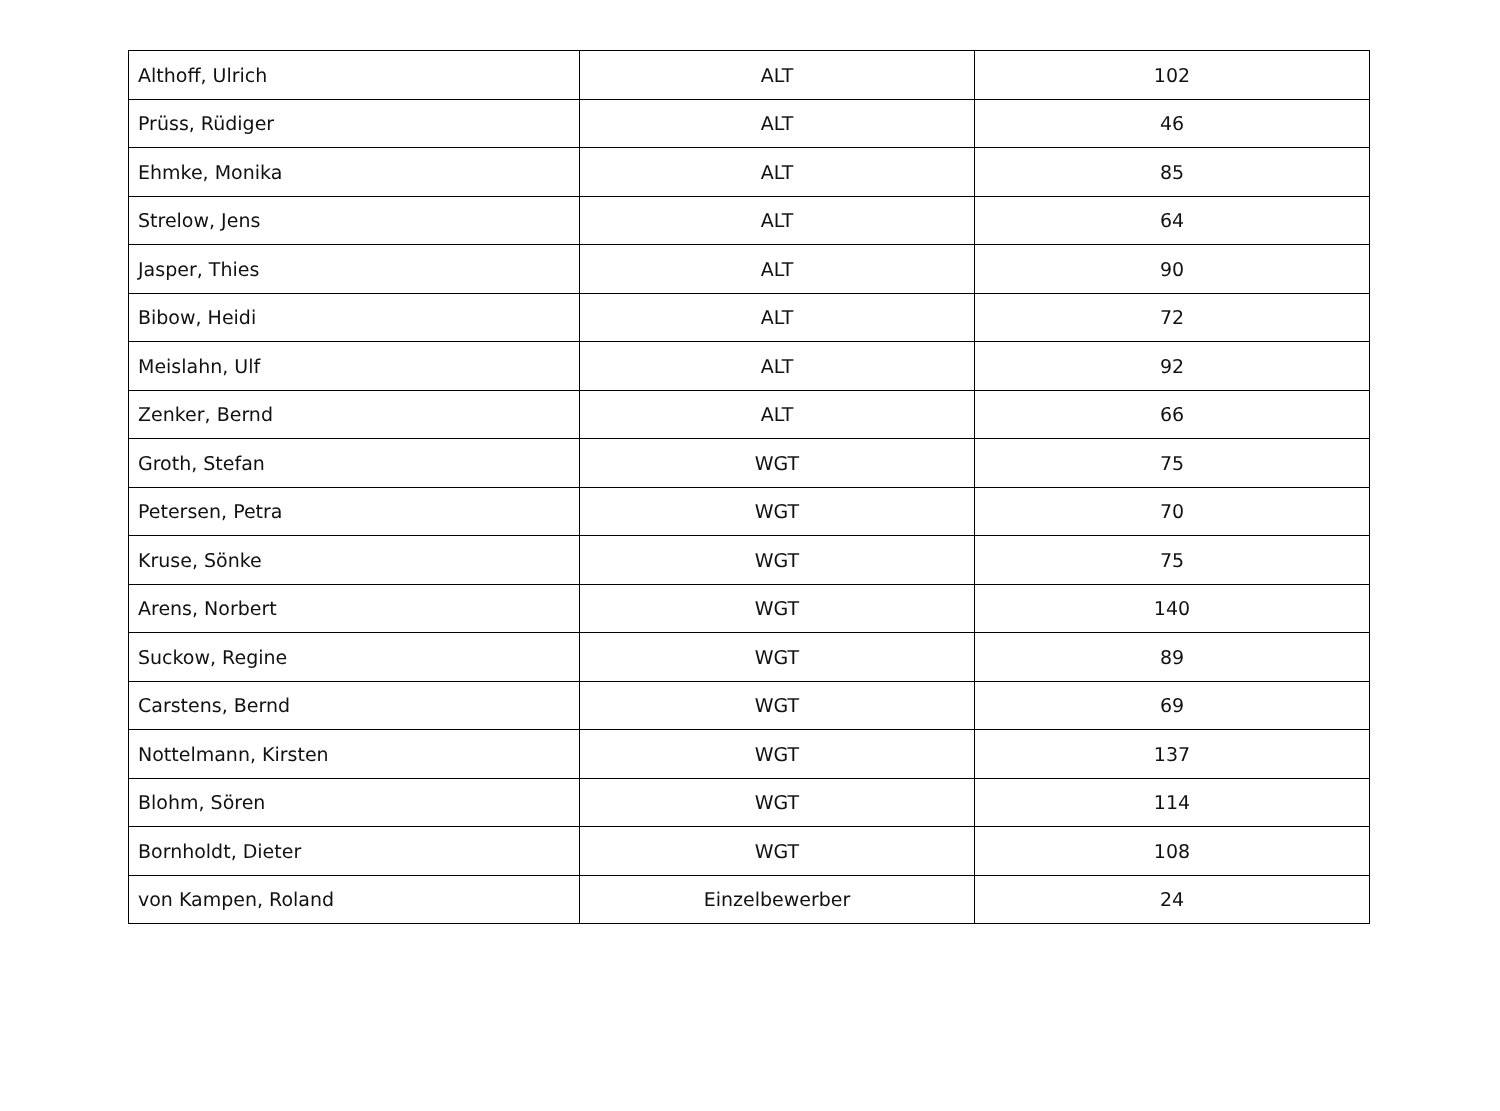| Althoff, Ulrich | ALT | 102 |
| Prüss, Rüdiger | ALT | 46 |
| Ehmke, Monika | ALT | 85 |
| Strelow, Jens | ALT | 64 |
| Jasper, Thies | ALT | 90 |
| Bibow, Heidi | ALT | 72 |
| Meislahn, Ulf | ALT | 92 |
| Zenker, Bernd | ALT | 66 |
| Groth, Stefan | WGT | 75 |
| Petersen, Petra | WGT | 70 |
| Kruse, Sönke | WGT | 75 |
| Arens, Norbert | WGT | 140 |
| Suckow, Regine | WGT | 89 |
| Carstens, Bernd | WGT | 69 |
| Nottelmann, Kirsten | WGT | 137 |
| Blohm, Sören | WGT | 114 |
| Bornholdt, Dieter | WGT | 108 |
| von Kampen, Roland | Einzelbewerber | 24 |